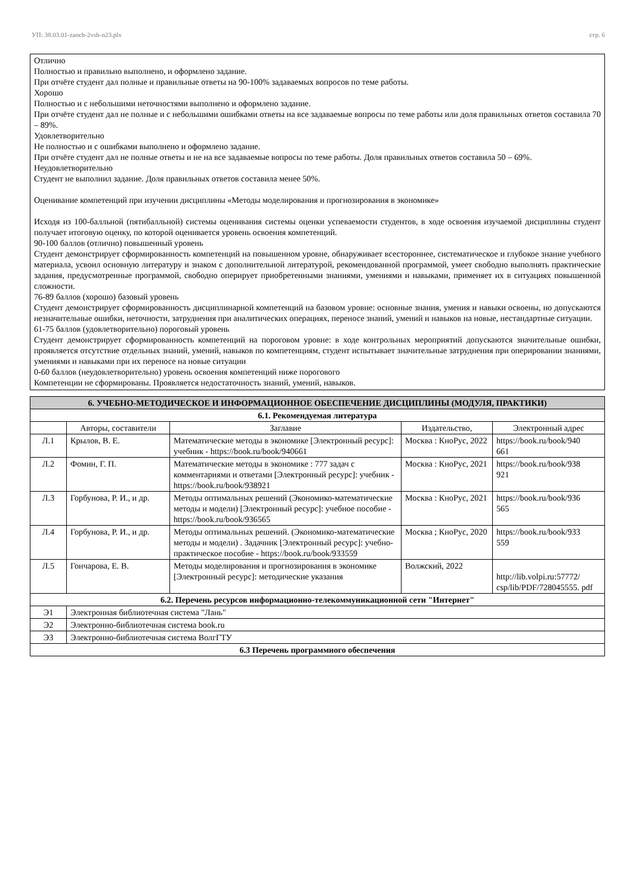УП: 38.03.01-zaoch-2vsh-n23.plx стр. 6
Отлично
Полностью и правильно выполнено, и оформлено задание.
При отчёте студент дал полные и правильные ответы на 90-100% задаваемых вопросов по теме работы.
Хорошо
Полностью и с небольшими неточностями выполнено и оформлено задание.
При отчёте студент дал не полные и с небольшими ошибками ответы на все задаваемые вопросы по теме работы или доля правильных ответов составила 70 – 89%.
Удовлетворительно
Не полностью и с ошибками выполнено и оформлено задание.
При отчёте студент дал не полные ответы и не на все задаваемые вопросы по теме работы. Доля правильных ответов составила 50 – 69%.
Неудовлетворительно
Студент не выполнил задание. Доля правильных ответов составила менее 50%.
Оценивание компетенций при изучении дисциплины «Методы моделирования и прогнозирования в экономике»
Исходя из 100-балльной (пятибалльной) системы оценивания системы оценки успеваемости студентов, в ходе освоения изучаемой дисциплины студент получает итоговую оценку, по которой оценивается уровень освоения компетенций.
90-100 баллов (отлично) повышенный уровень
Студент демонстрирует сформированность компетенций на повышенном уровне, обнаруживает всестороннее, систематическое и глубокое знание учебного материала, усвоил основную литературу и знаком с дополнительной литературой, рекомендованной программой, умеет свободно выполнять практические задания, предусмотренные программой, свободно оперирует приобретенными знаниями, умениями и навыками, применяет их в ситуациях повышенной сложности.
76-89 баллов (хорошо) базовый уровень
Студент демонстрирует сформированность дисциплинарной компетенций на базовом уровне: основные знания, умения и навыки освоены, но допускаются незначительные ошибки, неточности, затруднения при аналитических операциях, переносе знаний, умений и навыков на новые, нестандартные ситуации.
61-75 баллов (удовлетворительно) пороговый уровень
Студент демонстрирует сформированность компетенций на пороговом уровне: в ходе контрольных мероприятий допускаются значительные ошибки, проявляется отсутствие отдельных знаний, умений, навыков по компетенциям, студент испытывает значительные затруднения при оперировании знаниями, умениями и навыками при их переносе на новые ситуации
0-60 баллов (неудовлетворительно) уровень освоения компетенций ниже порогового
Компетенции не сформированы. Проявляется недостаточность знаний, умений, навыков.
| 6. УЧЕБНО-МЕТОДИЧЕСКОЕ И ИНФОРМАЦИОННОЕ ОБЕСПЕЧЕНИЕ ДИСЦИПЛИНЫ (МОДУЛЯ, ПРАКТИКИ) | | | | |
| 6.1. Рекомендуемая литература | | | | |
| | Авторы, составители | Заглавие | Издательство, | Электронный адрес |
| Л.1 | Крылов, В. Е. | Математические методы в экономике [Электронный ресурс]: учебник - https://book.ru/book/940661 | Москва : КноРус, 2022 | https://book.ru/book/940 661 |
| Л.2 | Фомин, Г. П. | Математические методы в экономике : 777 задач с комментариями и ответами [Электронный ресурс]: учебник - https://book.ru/book/938921 | Москва : КноРус, 2021 | https://book.ru/book/938 921 |
| Л.3 | Горбунова, Р. И., и др. | Методы оптимальных решений (Экономико-математические методы и модели) [Электронный ресурс]: учебное пособие - https://book.ru/book/936565 | Москва : КноРус, 2021 | https://book.ru/book/936 565 |
| Л.4 | Горбунова, Р. И., и др. | Методы оптимальных решений. (Экономико-математические методы и модели) . Задачник [Электронный ресурс]: учебно-практическое пособие - https://book.ru/book/933559 | Москва ; КноРус, 2020 | https://book.ru/book/933 559 |
| Л.5 | Гончарова, Е. В. | Методы моделирования и прогнозирования в экономике [Электронный ресурс]: методические указания | Волжский, 2022 | http://lib.volpi.ru:57772/ csp/lib/PDF/728045555. pdf |
| 6.2. Перечень ресурсов информационно-телекоммуникационной сети "Интернет" | | | | |
| Э1 | Электронная библиотечная система "Лань" | | | |
| Э2 | Электронно-библиотечная система book.ru | | | |
| Э3 | Электронно-библиотечная система ВолгГТУ | | | |
| 6.3 Перечень программного обеспечения | | | | |